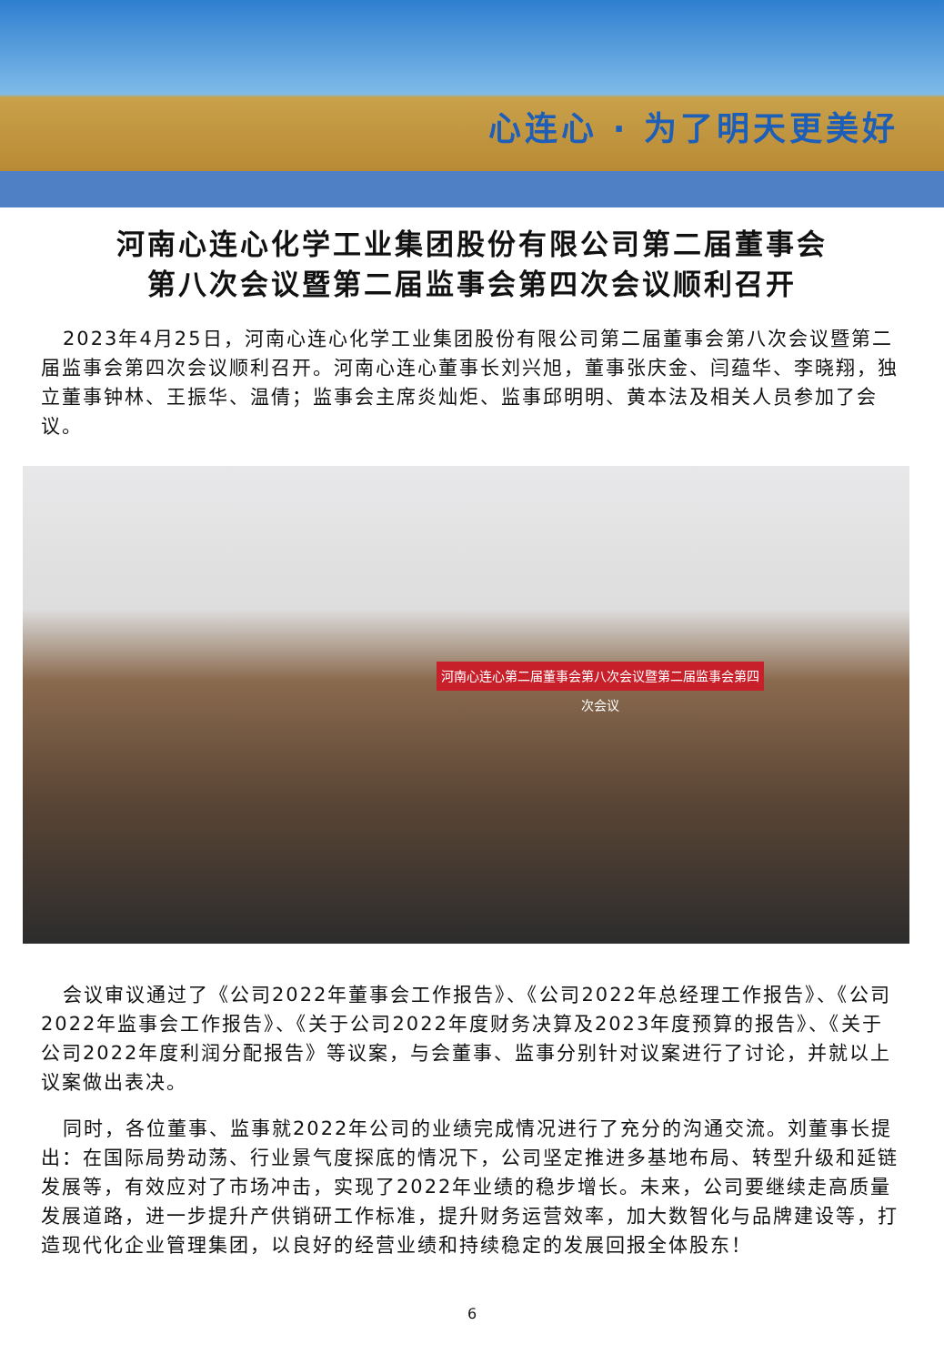心连心 · 为了明天更美好
河南心连心化学工业集团股份有限公司第二届董事会
第八次会议暨第二届监事会第四次会议顺利召开
2023年4月25日，河南心连心化学工业集团股份有限公司第二届董事会第八次会议暨第二届监事会第四次会议顺利召开。河南心连心董事长刘兴旭，董事张庆金、闫蕴华、李晓翔，独立董事钟林、王振华、温倩；监事会主席炎灿炬、监事邱明明、黄本法及相关人员参加了会议。
河南心连心第二届董事会第八次会议暨第二届监事会第四次会议
会议审议通过了《公司2022年董事会工作报告》、《公司2022年总经理工作报告》、《公司2022年监事会工作报告》、《关于公司2022年度财务决算及2023年度预算的报告》、《关于公司2022年度利润分配报告》等议案，与会董事、监事分别针对议案进行了讨论，并就以上议案做出表决。
同时，各位董事、监事就2022年公司的业绩完成情况进行了充分的沟通交流。刘董事长提出：在国际局势动荡、行业景气度探底的情况下，公司坚定推进多基地布局、转型升级和延链发展等，有效应对了市场冲击，实现了2022年业绩的稳步增长。未来，公司要继续走高质量发展道路，进一步提升产供销研工作标准，提升财务运营效率，加大数智化与品牌建设等，打造现代化企业管理集团，以良好的经营业绩和持续稳定的发展回报全体股东！
6